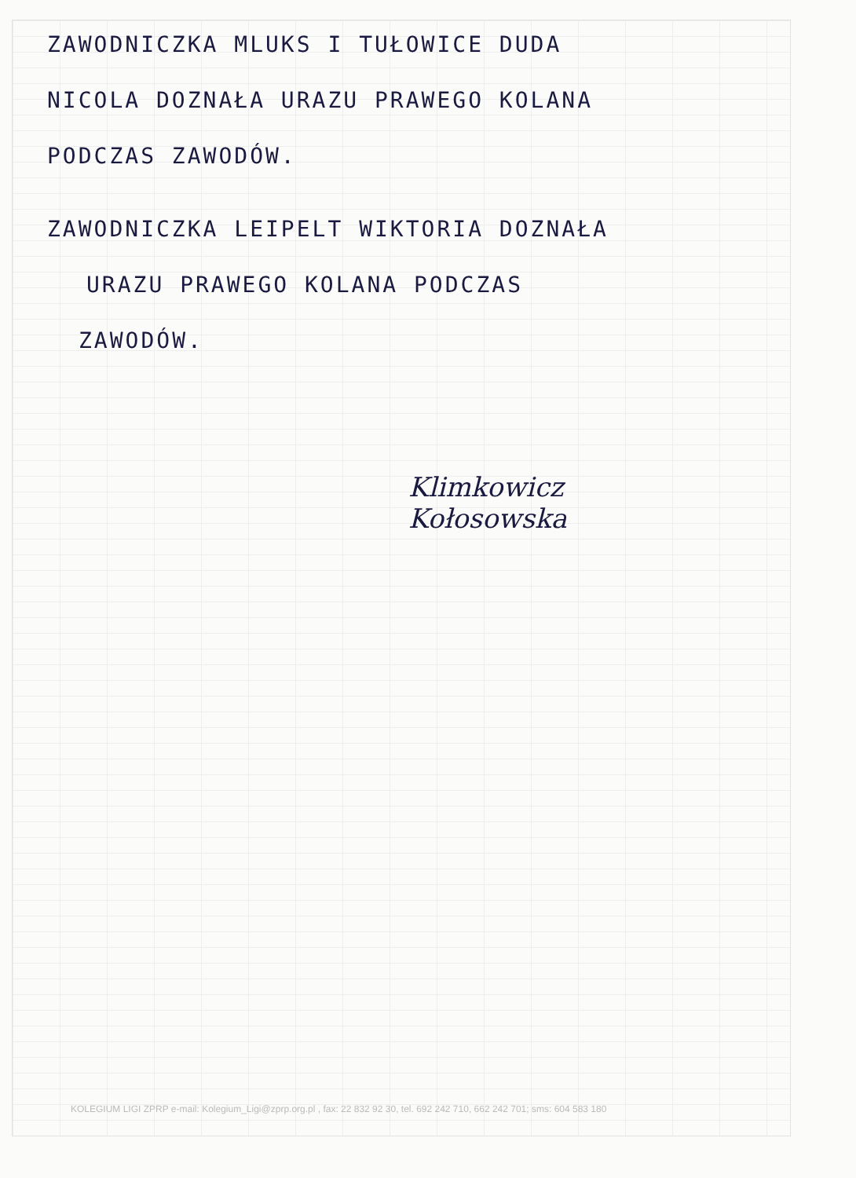ZAWODNICZKA MLUKS I TUŁOWICE DUDA
NICOLA DOZNAŁA URAZU PRAWEGO KOLANA
PODCZAS ZAWODÓW.
ZAWODNICZKA LEIPELT WIKTORIA DOZNAŁA
URAZU PRAWEGO KOLANA PODCZAS
ZAWODÓW.
Klimkowicz
Kołosowska
KOLEGIUM LIGI ZPRP e-mail: Kolegium_Ligi@zprp.org.pl , fax: 22 832 92 30, tel. 692 242 710, 662 242 701; sms: 604 583 180